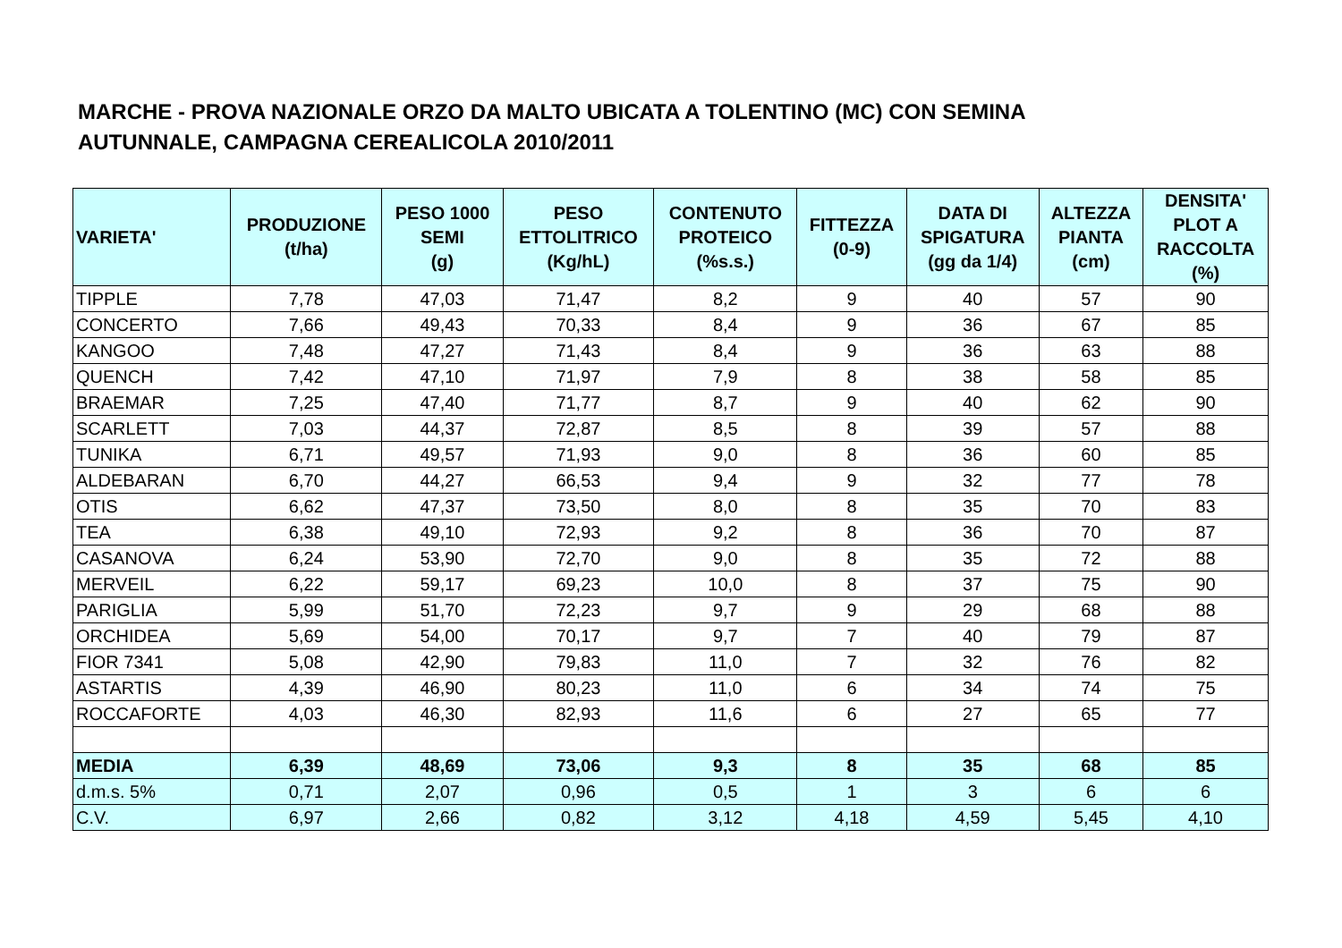MARCHE - PROVA NAZIONALE ORZO DA MALTO UBICATA A TOLENTINO (MC) CON SEMINA AUTUNNALE, CAMPAGNA CEREALICOLA 2010/2011
| VARIETA' | PRODUZIONE (t/ha) | PESO 1000 SEMI (g) | PESO ETTOLITRICO (Kg/hL) | CONTENUTO PROTEICO (%s.s.) | FITTEZZA (0-9) | DATA DI SPIGATURA (gg da 1/4) | ALTEZZA PIANTA (cm) | DENSITA' PLOT A RACCOLTA (%) |
| --- | --- | --- | --- | --- | --- | --- | --- | --- |
| TIPPLE | 7,78 | 47,03 | 71,47 | 8,2 | 9 | 40 | 57 | 90 |
| CONCERTO | 7,66 | 49,43 | 70,33 | 8,4 | 9 | 36 | 67 | 85 |
| KANGOO | 7,48 | 47,27 | 71,43 | 8,4 | 9 | 36 | 63 | 88 |
| QUENCH | 7,42 | 47,10 | 71,97 | 7,9 | 8 | 38 | 58 | 85 |
| BRAEMAR | 7,25 | 47,40 | 71,77 | 8,7 | 9 | 40 | 62 | 90 |
| SCARLETT | 7,03 | 44,37 | 72,87 | 8,5 | 8 | 39 | 57 | 88 |
| TUNIKA | 6,71 | 49,57 | 71,93 | 9,0 | 8 | 36 | 60 | 85 |
| ALDEBARAN | 6,70 | 44,27 | 66,53 | 9,4 | 9 | 32 | 77 | 78 |
| OTIS | 6,62 | 47,37 | 73,50 | 8,0 | 8 | 35 | 70 | 83 |
| TEA | 6,38 | 49,10 | 72,93 | 9,2 | 8 | 36 | 70 | 87 |
| CASANOVA | 6,24 | 53,90 | 72,70 | 9,0 | 8 | 35 | 72 | 88 |
| MERVEIL | 6,22 | 59,17 | 69,23 | 10,0 | 8 | 37 | 75 | 90 |
| PARIGLIA | 5,99 | 51,70 | 72,23 | 9,7 | 9 | 29 | 68 | 88 |
| ORCHIDEA | 5,69 | 54,00 | 70,17 | 9,7 | 7 | 40 | 79 | 87 |
| FIOR 7341 | 5,08 | 42,90 | 79,83 | 11,0 | 7 | 32 | 76 | 82 |
| ASTARTIS | 4,39 | 46,90 | 80,23 | 11,0 | 6 | 34 | 74 | 75 |
| ROCCAFORTE | 4,03 | 46,30 | 82,93 | 11,6 | 6 | 27 | 65 | 77 |
| MEDIA | 6,39 | 48,69 | 73,06 | 9,3 | 8 | 35 | 68 | 85 |
| d.m.s. 5% | 0,71 | 2,07 | 0,96 | 0,5 | 1 | 3 | 6 | 6 |
| C.V. | 6,97 | 2,66 | 0,82 | 3,12 | 4,18 | 4,59 | 5,45 | 4,10 |